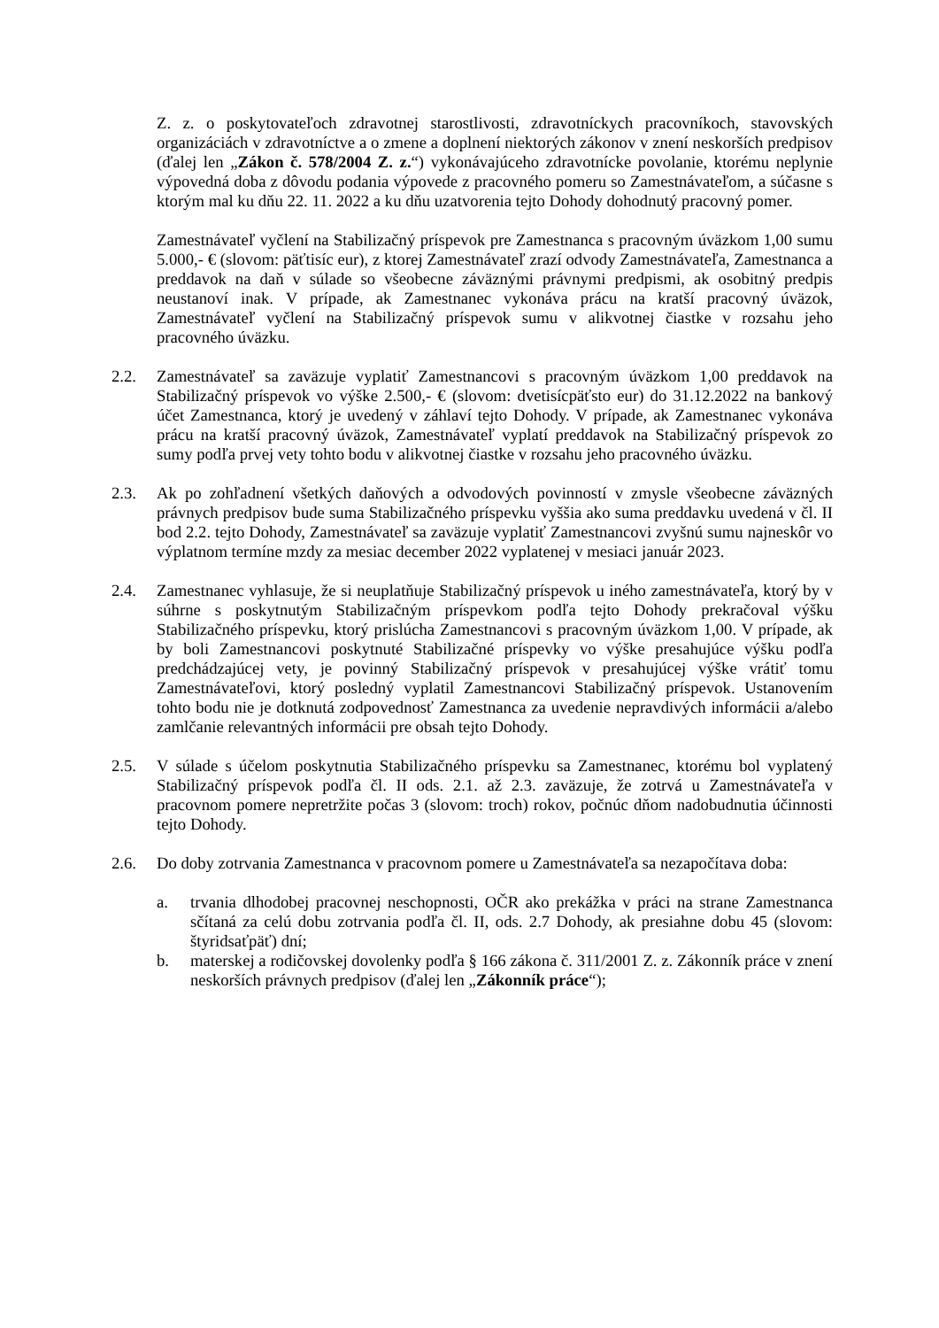Z. z. o poskytovateľoch zdravotnej starostlivosti, zdravotníckych pracovníkoch, stavovských organizáciách v zdravotníctve a o zmene a doplnení niektorých zákonov v znení neskorších predpisov (ďalej len „Zákon č. 578/2004 Z. z.“) vykonávajúceho zdravotnícke povolanie, ktorému neplynie výpovedná doba z dôvodu podania výpovede z pracovného pomeru so Zamestnávateľom, a súčasne s ktorým mal ku dňu 22. 11. 2022 a ku dňu uzatvorenia tejto Dohody dohodnutý pracovný pomer.
Zamestnávateľ vyčlení na Stabilizačný príspevok pre Zamestnanca s pracovným úväzkom 1,00 sumu 5.000,- € (slovom: päťtisíc eur), z ktorej Zamestnávateľ zrazí odvody Zamestnávateľa, Zamestnanca a preddavok na daň v súlade so všeobecne záväznými právnymi predpismi, ak osobitný predpis neustanoví inak. V prípade, ak Zamestnanec vykonáva prácu na kratší pracovný úväzok, Zamestnávateľ vyčlení na Stabilizačný príspevok sumu v alikvotnej čiastke v rozsahu jeho pracovného úväzku.
2.2. Zamestnávateľ sa zaväzuje vyplatiť Zamestnancovi s pracovným úväzkom 1,00 preddavok na Stabilizačný príspevok vo výške 2.500,- € (slovom: dvetisícpäťsto eur) do 31.12.2022 na bankový účet Zamestnanca, ktorý je uvedený v záhlaví tejto Dohody. V prípade, ak Zamestnanec vykonáva prácu na kratší pracovný úväzok, Zamestnávateľ vyplatí preddavok na Stabilizačný príspevok zo sumy podľa prvej vety tohto bodu v alikvotnej čiastke v rozsahu jeho pracovného úväzku.
2.3. Ak po zohľadnení všetkých daňových a odvodových povinností v zmysle všeobecne záväzných právnych predpisov bude suma Stabilizačného príspevku vyššia ako suma preddavku uvedená v čl. II bod 2.2. tejto Dohody, Zamestnávateľ sa zaväzuje vyplatiť Zamestnancovi zvyšnú sumu najneskôr vo výplatnom termíne mzdy za mesiac december 2022 vyplatenej v mesiaci január 2023.
2.4. Zamestnanec vyhlasuje, že si neuplatňuje Stabilizačný príspevok u iného zamestnávateľa, ktorý by v súhrne s poskytnutým Stabilizačným príspevkom podľa tejto Dohody prekračoval výšku Stabilizačného príspevku, ktorý prislúcha Zamestnancovi s pracovným úväzkom 1,00. V prípade, ak by boli Zamestnancovi poskytnuté Stabilizačné príspevky vo výške presahujúce výšku podľa predchádzajúcej vety, je povinný Stabilizačný príspevok v presahujúcej výške vrátiť tomu Zamestnávateľovi, ktorý posledný vyplatil Zamestnancovi Stabilizačný príspevok. Ustanovením tohto bodu nie je dotknutá zodpovednosť Zamestnanca za uvedenie nepravdivých informácii a/alebo zamlčanie relevantných informácii pre obsah tejto Dohody.
2.5. V súlade s účelom poskytnutia Stabilizačného príspevku sa Zamestnanec, ktorému bol vyplatený Stabilizačný príspevok podľa čl. II ods. 2.1. až 2.3. zaväzuje, že zotrvá u Zamestnávateľa v pracovnom pomere nepretržite počas 3 (slovom: troch) rokov, počnúc dňom nadobudnutia účinnosti tejto Dohody.
2.6. Do doby zotrvania Zamestnanca v pracovnom pomere u Zamestnávateľa sa nezapočítava doba:
a. trvania dlhodobej pracovnej neschopnosti, OČR ako prekážka v práci na strane Zamestnanca sčítaná za celú dobu zotrvania podľa čl. II, ods. 2.7 Dohody, ak presiahne dobu 45 (slovom: štyridsaťpäť) dní;
b. materskej a rodičovskej dovolenky podľa § 166 zákona č. 311/2001 Z. z. Zákonník práce v znení neskorších právnych predpisov (ďalej len „Zákonník práce“);